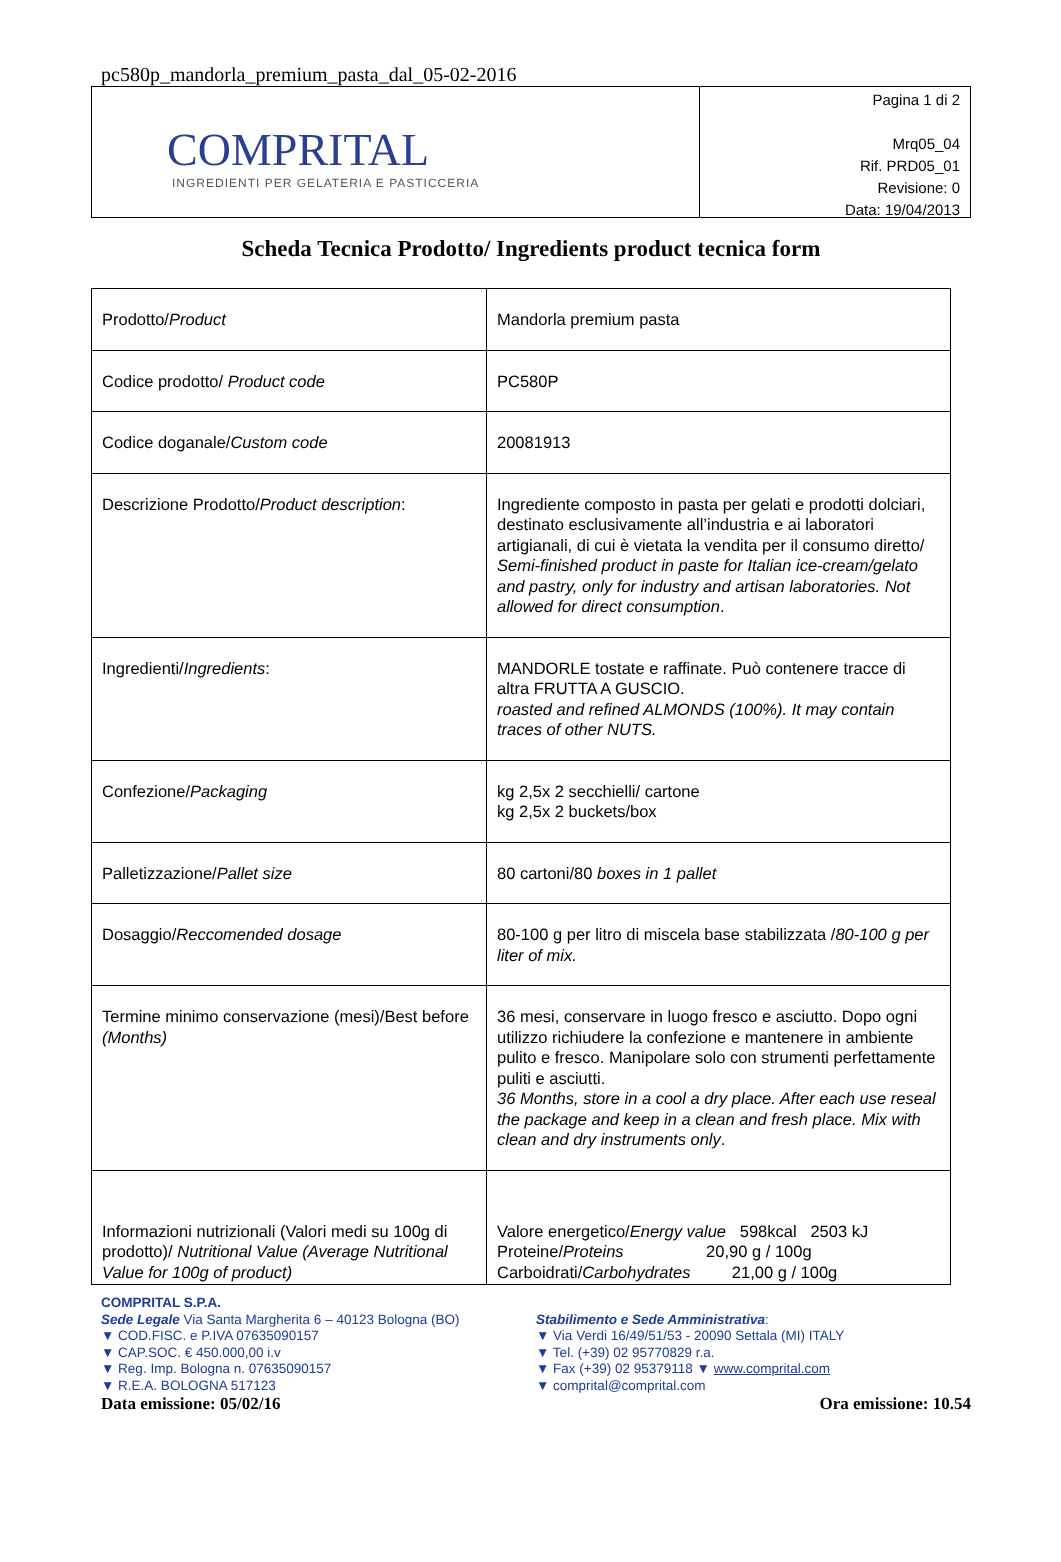pc580p_mandorla_premium_pasta_dal_05-02-2016
COMPRITAL
INGREDIENTI PER GELATERIA E PASTICCERIA
Pagina 1 di 2
Mrq05_04
Rif. PRD05_01
Revisione: 0
Data: 19/04/2013
Scheda Tecnica Prodotto/ Ingredients product tecnica form
| Prodotto/ Product | Mandorla premium pasta |
| Codice prodotto/ Product code | PC580P |
| Codice doganale/ Custom code | 20081913 |
| Descrizione Prodotto/ Product description : | Ingrediente composto in pasta per gelati e prodotti dolciari, destinato esclusivamente all’industria e ai laboratori artigianali, di cui è vietata la vendita per il consumo diretto/ Semi-finished product in paste for Italian ice-cream/gelato and pastry, only for industry and artisan laboratories. Not allowed for direct consumption . |
| Ingredienti/ Ingredients : | MANDORLE tostate e raffinate. Può contenere tracce di altra FRUTTA A GUSCIO. roasted and refined ALMONDS (100%). It may contain traces of other NUTS. |
| Confezione/ Packaging | kg 2,5x 2 secchielli/ cartone kg 2,5x 2 buckets/box |
| Palletizzazione/ Pallet size | 80 cartoni/80 boxes in 1 pallet |
| Dosaggio/ Reccomended dosage | 80-100 g per litro di miscela base stabilizzata / 80-100 g per liter of mix. |
| Termine minimo conservazione (mesi)/Best before (Months) | 36 mesi, conservare in luogo fresco e asciutto. Dopo ogni utilizzo richiudere la confezione e mantenere in ambiente pulito e fresco. Manipolare solo con strumenti perfettamente puliti e asciutti. 36 Months, store in a cool a dry place. After each use reseal the package and keep in a clean and fresh place. Mix with clean and dry instruments only . |
| Informazioni nutrizionali (Valori medi su 100g di prodotto)/ Nutritional Value (Average Nutritional Value for 100g of product) | Valore energetico/ Energy value 598kcal 2503 kJ Proteine/ Proteins 20,90 g / 100g Carboidrati/ Carbohydrates 21,00 g / 100g |
COMPRITAL S.P.A.
Sede Legale Via Santa Margherita 6 – 40123 Bologna (BO)
▼ COD.FISC. e P.IVA 07635090157
▼ CAP.SOC. € 450.000,00 i.v
▼ Reg. Imp. Bologna n. 07635090157
▼ R.E.A. BOLOGNA 517123
Stabilimento e Sede Amministrativa:
▼ Via Verdi 16/49/51/53 - 20090 Settala (MI) ITALY
▼ Tel. (+39) 02 95770829 r.a.
▼ Fax (+39) 02 95379118 ▼ www.comprital.com
▼ comprital@comprital.com
Data emissione: 05/02/16 Ora emissione: 10.54